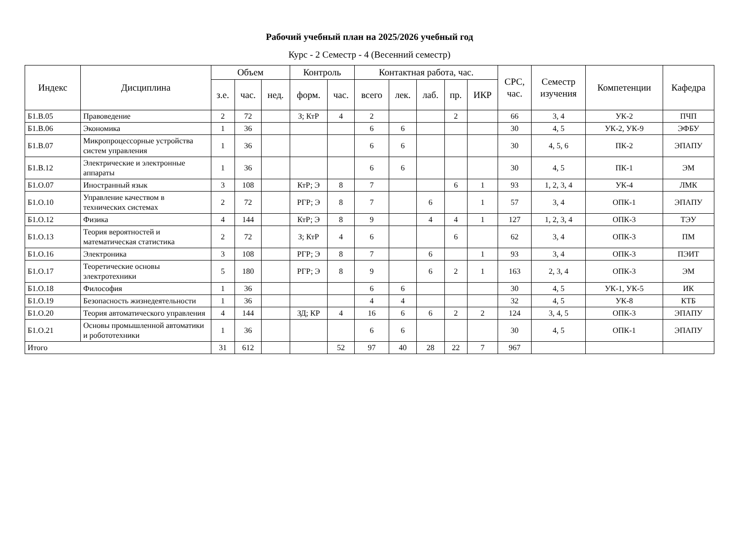Рабочий учебный план на 2025/2026 учебный год
Курс - 2 Семестр - 4 (Весенний семестр)
| Индекс | Дисциплина | Объем | | | Контроль | | Контактная работа, час. | | | | | СРС, час. | Семестр изучения | Компетенции | Кафедра |
| --- | --- | --- | --- | --- | --- | --- | --- | --- | --- | --- | --- | --- | --- | --- | --- |
| | | з.е. | час. | нед. | форм. | час. | всего | лек. | лаб. | пр. | ИКР | | | | |
| Б1.В.05 | Правоведение | 2 | 72 | | З; КтР | 4 | 2 | | | 2 | | 66 | 3, 4 | УК-2 | ПЧП |
| Б1.В.06 | Экономика | 1 | 36 | | | | 6 | 6 | | | | 30 | 4, 5 | УК-2, УК-9 | ЭФБУ |
| Б1.В.07 | Микропроцессорные устройства систем управления | 1 | 36 | | | | 6 | 6 | | | | 30 | 4, 5, 6 | ПК-2 | ЭПАПУ |
| Б1.В.12 | Электрические и электронные аппараты | 1 | 36 | | | | 6 | 6 | | | | 30 | 4, 5 | ПК-1 | ЭМ |
| Б1.О.07 | Иностранный язык | 3 | 108 | | КтР; Э | 8 | 7 | | | 6 | 1 | 93 | 1, 2, 3, 4 | УК-4 | ЛМК |
| Б1.О.10 | Управление качеством в технических системах | 2 | 72 | | РГР; Э | 8 | 7 | | 6 | | 1 | 57 | 3, 4 | ОПК-1 | ЭПАПУ |
| Б1.О.12 | Физика | 4 | 144 | | КтР; Э | 8 | 9 | | 4 | 4 | 1 | 127 | 1, 2, 3, 4 | ОПК-3 | ТЭУ |
| Б1.О.13 | Теория вероятностей и математическая статистика | 2 | 72 | | З; КтР | 4 | 6 | | | 6 | | 62 | 3, 4 | ОПК-3 | ПМ |
| Б1.О.16 | Электроника | 3 | 108 | | РГР; Э | 8 | 7 | | 6 | | 1 | 93 | 3, 4 | ОПК-3 | ПЭИТ |
| Б1.О.17 | Теоретические основы электротехники | 5 | 180 | | РГР; Э | 8 | 9 | | 6 | 2 | 1 | 163 | 2, 3, 4 | ОПК-3 | ЭМ |
| Б1.О.18 | Философия | 1 | 36 | | | | 6 | 6 | | | | 30 | 4, 5 | УК-1, УК-5 | ИК |
| Б1.О.19 | Безопасность жизнедеятельности | 1 | 36 | | | | 4 | 4 | | | | 32 | 4, 5 | УК-8 | КТБ |
| Б1.О.20 | Теория автоматического управления | 4 | 144 | | ЗД; КР | 4 | 16 | 6 | 6 | 2 | 2 | 124 | 3, 4, 5 | ОПК-3 | ЭПАПУ |
| Б1.О.21 | Основы промышленной автоматики и робототехники | 1 | 36 | | | | 6 | 6 | | | | 30 | 4, 5 | ОПК-1 | ЭПАПУ |
| Итого | | 31 | 612 | | | 52 | 97 | 40 | 28 | 22 | 7 | 967 | | | |